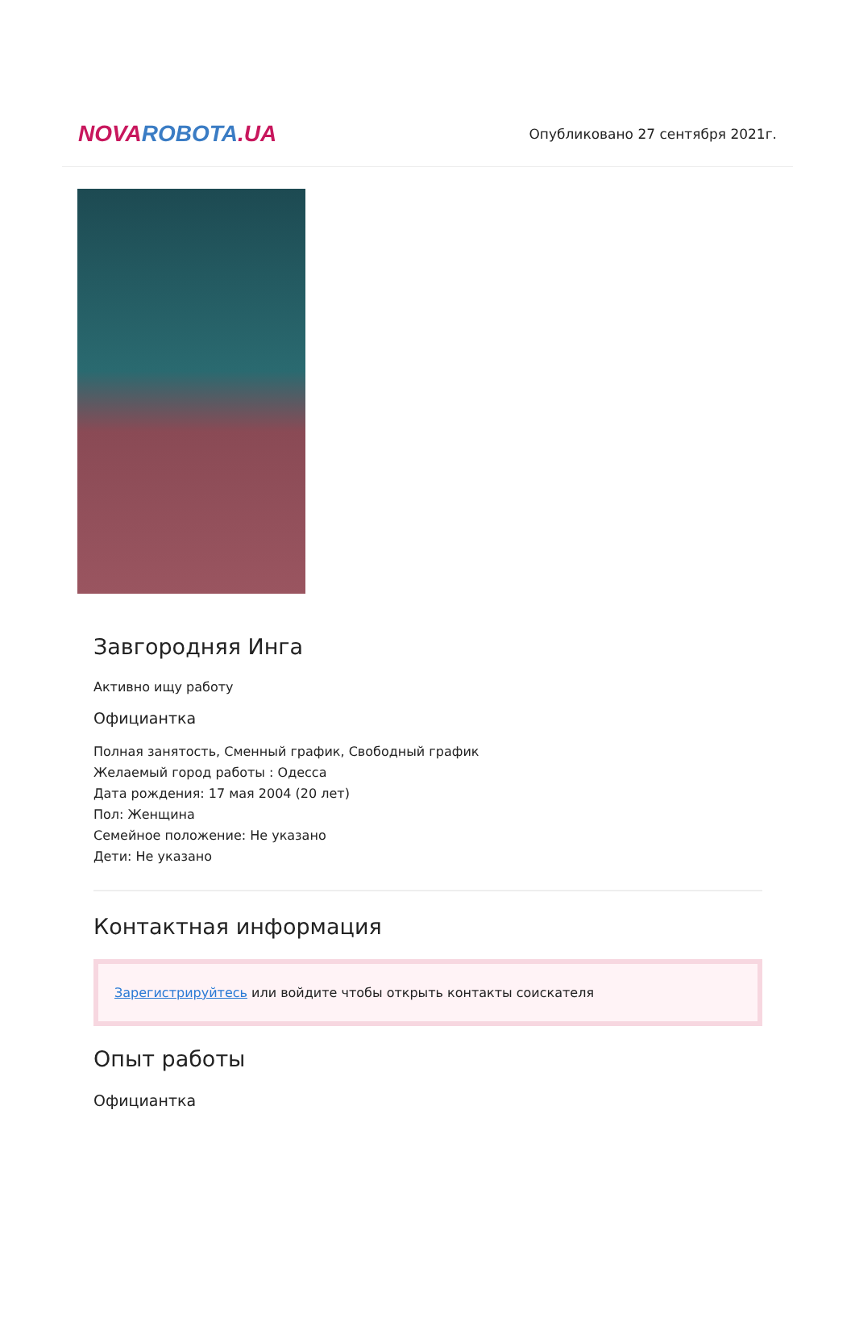NOVA ROBOTA.UA
Опубликовано 27 сентября 2021г.
Завгородняя Инга
Активно ищу работу
Официантка
Полная занятость, Сменный график, Свободный график
Желаемый город работы : Одесса
Дата рождения: 17 мая 2004 (20 лет)
Пол: Женщина
Семейное положение: Не указано
Дети: Не указано
Контактная информация
Зарегистрируйтесь или войдите чтобы открыть контакты соискателя
Опыт работы
Официантка